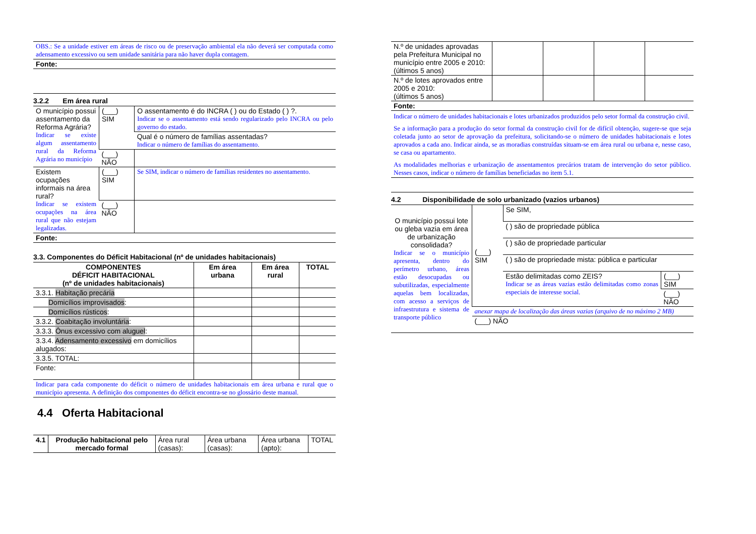| OBS.: Se a unidade estiver em áreas de risco ou de preservação ambiental ela não deverá ser computada como adensamento excessivo ou sem unidade sanitária para não haver dupla contagem. |
| Fonte: |
3.2.2 Em área rural
| O município possui assentamento da Reforma Agrária? Indicar se existe algum assentamento rural da Reforma Agrária no município | (___) SIM | O assentamento é do INCRA ( ) ou do Estado ( ) ?. Indicar se o assentamento está sendo regularizado pelo INCRA ou pelo governo do estado. |
| | | Qual é o número de famílias assentadas? Indicar o número de famílias do assentamento. |
| | (___) NÃO | |
| Existem ocupações informais na área rural? Indicar se existem ocupações na área rural que não estejam legalizadas. | (___) SIM | Se SIM, indicar o número de famílias residentes no assentamento. |
| | (___) NÃO | |
| Fonte: | | |
3.3. Componentes do Déficit Habitacional (nº de unidades habitacionais)
| COMPONENTES DÉFICIT HABITACIONAL (nº de unidades habitacionais) | Em área urbana | Em área rural | TOTAL |
| --- | --- | --- | --- |
| 3.3.1. Habitação precária | | | |
| Domicílios improvisados : | | | |
| Domicílios rústicos : | | | |
| 3.3.2. Coabitação involuntária : | | | |
| 3.3.3. Ônus excessivo com aluguel : | | | |
| 3.3.4. Adensamento excessivo em domicílios alugados: | | | |
| 3.3.5. TOTAL: | | | |
| Fonte: | | | |
| Indicar para cada componente do déficit o número de unidades habitacionais em área urbana e rural que o município apresenta. A definição dos componentes do déficit encontra-se no glossário deste manual. | | | |
4.4 Oferta Habitacional
| 4.1 | Produção habitacional pelo mercado formal | Área rural (casas): | Área urbana (casas): | Área urbana (apto): | TOTAL |
| N.º de unidades aprovadas pela Prefeitura Municipal no município entre 2005 e 2010: (últimos 5 anos) | | | | |
| N.º de lotes aprovados entre 2005 e 2010: (últimos 5 anos) | | | | |
| Fonte: | | | | |
| Indicar o número de unidades habitacionais e lotes urbanizados produzidos pelo setor formal da construção civil. Se a informação para a produção do setor formal da construção civil for de difícil obtenção, sugere-se que seja coletada junto ao setor de aprovação da prefeitura, solicitando-se o número de unidades habitacionais e lotes aprovados a cada ano. Indicar ainda, se as moradias construídas situam-se em área rural ou urbana e, nesse caso, se casa ou apartamento. As modalidades melhorias e urbanização de assentamentos precários tratam de intervenção do setor público. Nesses casos, indicar o número de famílias beneficiadas no item 5.1. | | | | |
4.2 Disponibilidade de solo urbanizado (vazios urbanos)
| O município possui lote ou gleba vazia em área de urbanização consolidada? Indicar se o município apresenta, dentro do perímetro urbano, áreas estão desocupadas ou subutilizadas, especialmente aquelas bem localizadas, com acesso a serviços de infraestrutura e sistema de transporte público | (___) SIM | Se SIM, | |
| | | ( ) são de propriedade pública | |
| | | ( ) são de propriedade particular | |
| | | ( ) são de propriedade mista: pública e particular | |
| | | Estão delimitadas como ZEIS? Indicar se as áreas vazias estão delimitadas como zonas especiais de interesse social. | (___) SIM |
| | | | (___) NÃO |
| | anexar mapa de localização das áreas vazias (arquivo de no máximo 2 MB) | | |
| | (___) NÃO | | |